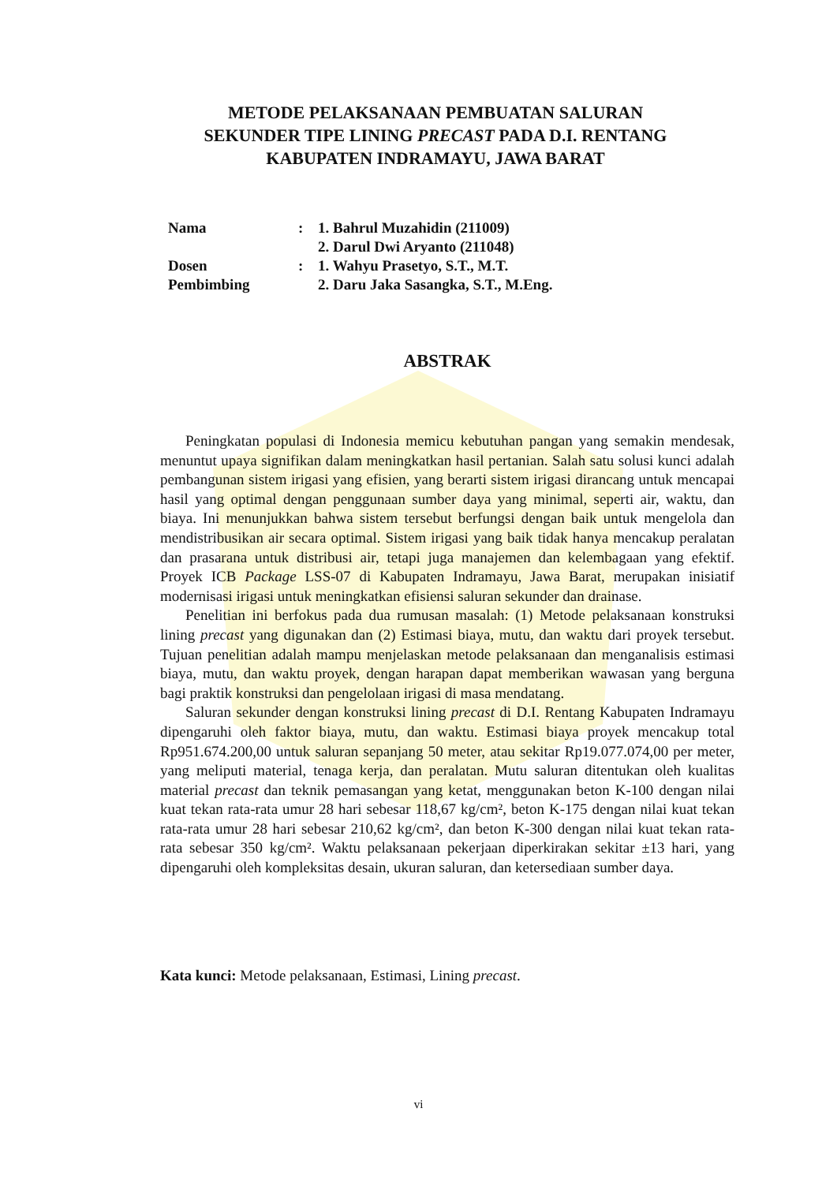METODE PELAKSANAAN PEMBUATAN SALURAN
SEKUNDER TIPE LINING PRECAST PADA D.I. RENTANG
KABUPATEN INDRAMAYU, JAWA BARAT
| Nama | : | 1. Bahrul Muzahidin (211009) |
| | | 2. Darul Dwi Aryanto (211048) |
| Dosen | : | 1. Wahyu Prasetyo, S.T., M.T. |
| Pembimbing | | 2. Daru Jaka Sasangka, S.T., M.Eng. |
ABSTRAK
Peningkatan populasi di Indonesia memicu kebutuhan pangan yang semakin mendesak, menuntut upaya signifikan dalam meningkatkan hasil pertanian. Salah satu solusi kunci adalah pembangunan sistem irigasi yang efisien, yang berarti sistem irigasi dirancang untuk mencapai hasil yang optimal dengan penggunaan sumber daya yang minimal, seperti air, waktu, dan biaya. Ini menunjukkan bahwa sistem tersebut berfungsi dengan baik untuk mengelola dan mendistribusikan air secara optimal. Sistem irigasi yang baik tidak hanya mencakup peralatan dan prasarana untuk distribusi air, tetapi juga manajemen dan kelembagaan yang efektif. Proyek ICB Package LSS-07 di Kabupaten Indramayu, Jawa Barat, merupakan inisiatif modernisasi irigasi untuk meningkatkan efisiensi saluran sekunder dan drainase.
Penelitian ini berfokus pada dua rumusan masalah: (1) Metode pelaksanaan konstruksi lining precast yang digunakan dan (2) Estimasi biaya, mutu, dan waktu dari proyek tersebut. Tujuan penelitian adalah mampu menjelaskan metode pelaksanaan dan menganalisis estimasi biaya, mutu, dan waktu proyek, dengan harapan dapat memberikan wawasan yang berguna bagi praktik konstruksi dan pengelolaan irigasi di masa mendatang.
Saluran sekunder dengan konstruksi lining precast di D.I. Rentang Kabupaten Indramayu dipengaruhi oleh faktor biaya, mutu, dan waktu. Estimasi biaya proyek mencakup total Rp951.674.200,00 untuk saluran sepanjang 50 meter, atau sekitar Rp19.077.074,00 per meter, yang meliputi material, tenaga kerja, dan peralatan. Mutu saluran ditentukan oleh kualitas material precast dan teknik pemasangan yang ketat, menggunakan beton K-100 dengan nilai kuat tekan rata-rata umur 28 hari sebesar 118,67 kg/cm², beton K-175 dengan nilai kuat tekan rata-rata umur 28 hari sebesar 210,62 kg/cm², dan beton K-300 dengan nilai kuat tekan rata-rata sebesar 350 kg/cm². Waktu pelaksanaan pekerjaan diperkirakan sekitar ±13 hari, yang dipengaruhi oleh kompleksitas desain, ukuran saluran, dan ketersediaan sumber daya.
Kata kunci: Metode pelaksanaan, Estimasi, Lining precast.
vi